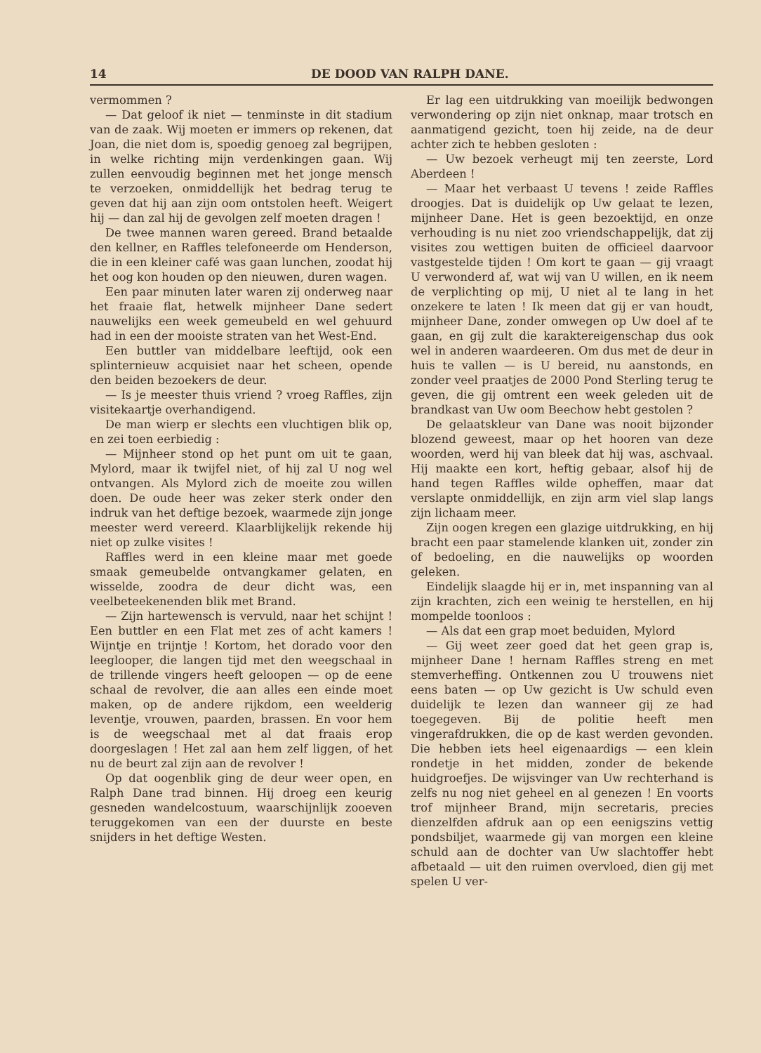14 DE DOOD VAN RALPH DANE.
vermommen ?
— Dat geloof ik niet — tenminste in dit stadium van de zaak. Wij moeten er immers op rekenen, dat Joan, die niet dom is, spoedig genoeg zal begrijpen, in welke richting mijn verdenkingen gaan. Wij zullen eenvoudig beginnen met het jonge mensch te verzoeken, onmiddellijk het bedrag terug te geven dat hij aan zijn oom ontstolen heeft. Weigert hij — dan zal hij de gevolgen zelf moeten dragen !
De twee mannen waren gereed. Brand betaalde den kellner, en Raffles telefoneerde om Henderson, die in een kleiner café was gaan lunchen, zoodat hij het oog kon houden op den nieuwen, duren wagen.
Een paar minuten later waren zij onderweg naar het fraaie flat, hetwelk mijnheer Dane sedert nauwelijks een week gemeubeld en wel gehuurd had in een der mooiste straten van het West-End.
Een buttler van middelbare leeftijd, ook een splinternieuw acquisiet naar het scheen, opende den beiden bezoekers de deur.
— Is je meester thuis vriend ? vroeg Raffles, zijn visitekaartje overhandigend.
De man wierp er slechts een vluchtigen blik op, en zei toen eerbiedig :
— Mijnheer stond op het punt om uit te gaan, Mylord, maar ik twijfel niet, of hij zal U nog wel ontvangen. Als Mylord zich de moeite zou willen doen. De oude heer was zeker sterk onder den indruk van het deftige bezoek, waarmede zijn jonge meester werd vereerd. Klaarblijkelijk rekende hij niet op zulke visites !
Raffles werd in een kleine maar met goede smaak gemeubelde ontvangkamer gelaten, en wisselde, zoodra de deur dicht was, een veelbeteekenenden blik met Brand.
— Zijn hartewensch is vervuld, naar het schijnt ! Een buttler en een Flat met zes of acht kamers ! Wijntje en trijntje ! Kortom, het dorado voor den leeglooper, die langen tijd met den weegschaal in de trillende vingers heeft geloopen — op de eene schaal de revolver, die aan alles een einde moet maken, op de andere rijkdom, een weelderig leventje, vrouwen, paarden, brassen. En voor hem is de weegschaal met al dat fraais erop doorgeslagen ! Het zal aan hem zelf liggen, of het nu de beurt zal zijn aan de revolver !
Op dat oogenblik ging de deur weer open, en Ralph Dane trad binnen. Hij droeg een keurig gesneden wandelcostuum, waarschijnlijk zooeven teruggekomen van een der duurste en beste snijders in het deftige Westen.
Er lag een uitdrukking van moeilijk bedwongen verwondering op zijn niet onknap, maar trotsch en aanmatigend gezicht, toen hij zeide, na de deur achter zich te hebben gesloten :
— Uw bezoek verheugt mij ten zeerste, Lord Aberdeen !
— Maar het verbaast U tevens ! zeide Raffles droogjes. Dat is duidelijk op Uw gelaat te lezen, mijnheer Dane. Het is geen bezoektijd, en onze verhouding is nu niet zoo vriendschappelijk, dat zij visites zou wettigen buiten de officieel daarvoor vastgestelde tijden ! Om kort te gaan — gij vraagt U verwonderd af, wat wij van U willen, en ik neem de verplichting op mij, U niet al te lang in het onzekere te laten ! Ik meen dat gij er van houdt, mijnheer Dane, zonder omwegen op Uw doel af te gaan, en gij zult die karaktereigenschap dus ook wel in anderen waardeeren. Om dus met de deur in huis te vallen — is U bereid, nu aanstonds, en zonder veel praatjes de 2000 Pond Sterling terug te geven, die gij omtrent een week geleden uit de brandkast van Uw oom Beechow hebt gestolen ?
De gelaatskleur van Dane was nooit bijzonder blozend geweest, maar op het hooren van deze woorden, werd hij van bleek dat hij was, aschvaal. Hij maakte een kort, heftig gebaar, alsof hij de hand tegen Raffles wilde opheffen, maar dat verslapte onmiddellijk, en zijn arm viel slap langs zijn lichaam meer.
Zijn oogen kregen een glazige uitdrukking, en hij bracht een paar stamelende klanken uit, zonder zin of bedoeling, en die nauwelijks op woorden geleken.
Eindelijk slaagde hij er in, met inspanning van al zijn krachten, zich een weinig te herstellen, en hij mompelde toonloos :
— Als dat een grap moet beduiden, Mylord
— Gij weet zeer goed dat het geen grap is, mijnheer Dane ! hernam Raffles streng en met stemverheffing. Ontkennen zou U trouwens niet eens baten — op Uw gezicht is Uw schuld even duidelijk te lezen dan wanneer gij ze had toegegeven. Bij de politie heeft men vingerafdrukken, die op de kast werden gevonden. Die hebben iets heel eigenaardigs — een klein rondetje in het midden, zonder de bekende huidgroefjes. De wijsvinger van Uw rechterhand is zelfs nu nog niet geheel en al genezen ! En voorts trof mijnheer Brand, mijn secretaris, precies dienzelfden afdruk aan op een eenigszins vettig pondsbiljet, waarmede gij van morgen een kleine schuld aan de dochter van Uw slachtoffer hebt afbetaald — uit den ruimen overvloed, dien gij met spelen U ver-